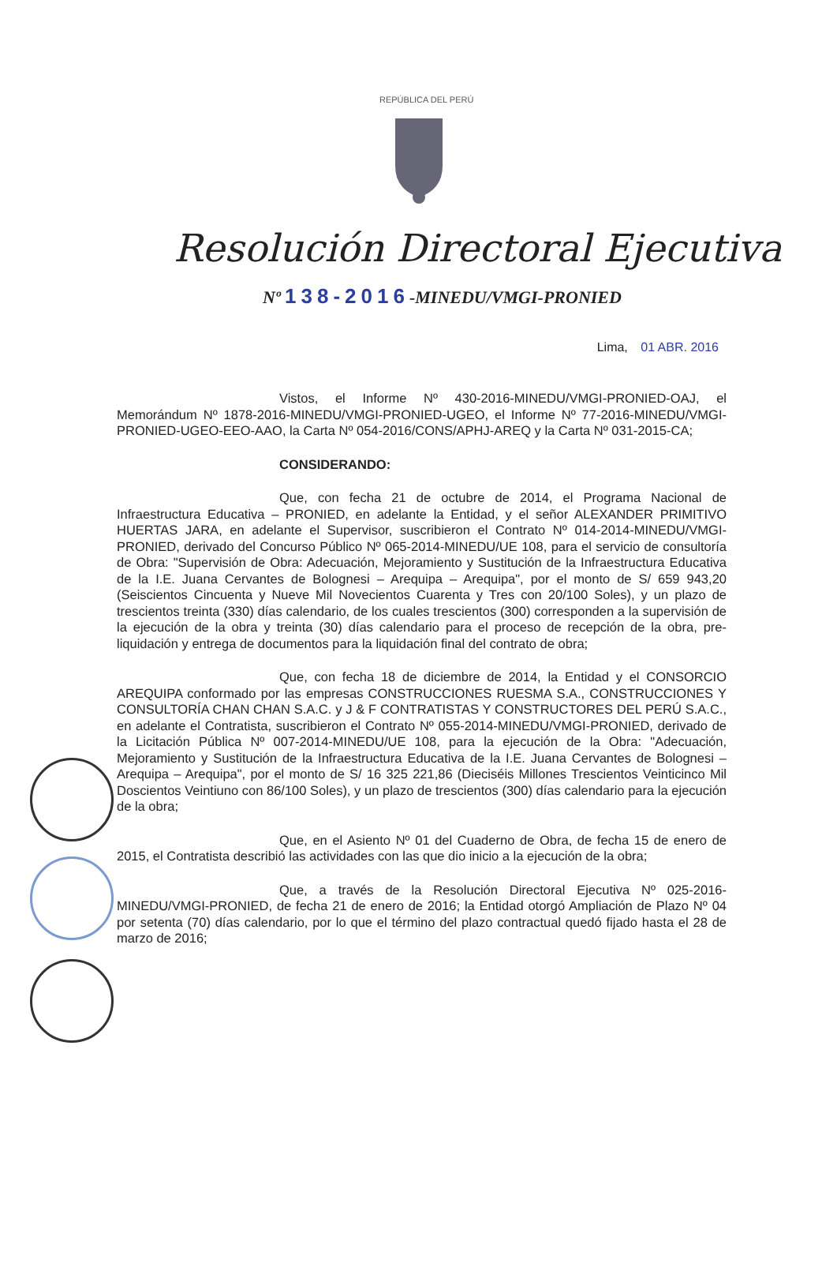REPÚBLICA DEL PERÚ
Resolución Directoral Ejecutiva
Nº 138-2016-MINEDU/VMGI-PRONIED
Lima, 01 ABR. 2016
Vistos, el Informe Nº 430-2016-MINEDU/VMGI-PRONIED-OAJ, el Memorándum Nº 1878-2016-MINEDU/VMGI-PRONIED-UGEO, el Informe Nº 77-2016-MINEDU/VMGI-PRONIED-UGEO-EEO-AAO, la Carta Nº 054-2016/CONS/APHJ-AREQ y la Carta Nº 031-2015-CA;
CONSIDERANDO:
Que, con fecha 21 de octubre de 2014, el Programa Nacional de Infraestructura Educativa – PRONIED, en adelante la Entidad, y el señor ALEXANDER PRIMITIVO HUERTAS JARA, en adelante el Supervisor, suscribieron el Contrato Nº 014-2014-MINEDU/VMGI-PRONIED, derivado del Concurso Público Nº 065-2014-MINEDU/UE 108, para el servicio de consultoría de Obra: "Supervisión de Obra: Adecuación, Mejoramiento y Sustitución de la Infraestructura Educativa de la I.E. Juana Cervantes de Bolognesi – Arequipa – Arequipa", por el monto de S/ 659 943,20 (Seiscientos Cincuenta y Nueve Mil Novecientos Cuarenta y Tres con 20/100 Soles), y un plazo de trescientos treinta (330) días calendario, de los cuales trescientos (300) corresponden a la supervisión de la ejecución de la obra y treinta (30) días calendario para el proceso de recepción de la obra, pre-liquidación y entrega de documentos para la liquidación final del contrato de obra;
Que, con fecha 18 de diciembre de 2014, la Entidad y el CONSORCIO AREQUIPA conformado por las empresas CONSTRUCCIONES RUESMA S.A., CONSTRUCCIONES Y CONSULTORÍA CHAN CHAN S.A.C. y J & F CONTRATISTAS Y CONSTRUCTORES DEL PERÚ S.A.C., en adelante el Contratista, suscribieron el Contrato Nº 055-2014-MINEDU/VMGI-PRONIED, derivado de la Licitación Pública Nº 007-2014-MINEDU/UE 108, para la ejecución de la Obra: "Adecuación, Mejoramiento y Sustitución de la Infraestructura Educativa de la I.E. Juana Cervantes de Bolognesi – Arequipa – Arequipa", por el monto de S/ 16 325 221,86 (Dieciséis Millones Trescientos Veinticinco Mil Doscientos Veintiuno con 86/100 Soles), y un plazo de trescientos (300) días calendario para la ejecución de la obra;
Que, en el Asiento Nº 01 del Cuaderno de Obra, de fecha 15 de enero de 2015, el Contratista describió las actividades con las que dio inicio a la ejecución de la obra;
Que, a través de la Resolución Directoral Ejecutiva Nº 025-2016-MINEDU/VMGI-PRONIED, de fecha 21 de enero de 2016; la Entidad otorgó Ampliación de Plazo Nº 04 por setenta (70) días calendario, por lo que el término del plazo contractual quedó fijado hasta el 28 de marzo de 2016;